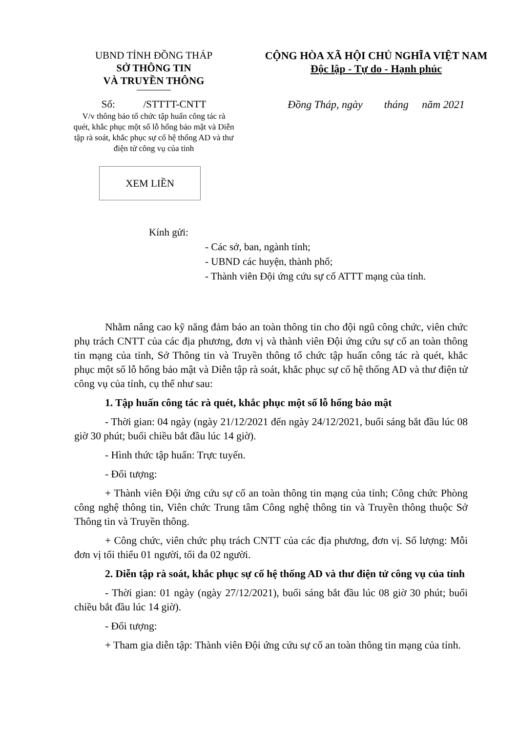UBND TỈNH ĐỒNG THÁP
SỞ THÔNG TIN
VÀ TRUYỀN THÔNG
CỘNG HÒA XÃ HỘI CHỦ NGHĨA VIỆT NAM
Độc lập - Tự do - Hạnh phúc
Số: /STTTT-CNTT Đồng Tháp, ngày tháng năm 2021
V/v thông báo tổ chức tập huấn công tác rà quét, khắc phục một số lỗ hổng bảo mật và Diễn tập rà soát, khắc phục sự cố hệ thống AD và thư điện tử công vụ của tỉnh
XEM LIỀN
Kính gửi:
- Các sở, ban, ngành tỉnh;
- UBND các huyện, thành phố;
- Thành viên Đội ứng cứu sự cố ATTT mạng của tỉnh.
Nhằm nâng cao kỹ năng đảm bảo an toàn thông tin cho đội ngũ công chức, viên chức phụ trách CNTT của các địa phương, đơn vị và thành viên Đội ứng cứu sự cố an toàn thông tin mạng của tỉnh, Sở Thông tin và Truyền thông tổ chức tập huấn công tác rà quét, khắc phục một số lỗ hổng bảo mật và Diễn tập rà soát, khắc phục sự cố hệ thống AD và thư điện tử công vụ của tỉnh, cụ thể như sau:
1. Tập huấn công tác rà quét, khắc phục một số lỗ hổng bảo mật
- Thời gian: 04 ngày (ngày 21/12/2021 đến ngày 24/12/2021, buổi sáng bắt đầu lúc 08 giờ 30 phút; buổi chiều bắt đầu lúc 14 giờ).
- Hình thức tập huấn: Trực tuyến.
- Đối tượng:
+ Thành viên Đội ứng cứu sự cố an toàn thông tin mạng của tỉnh; Công chức Phòng công nghệ thông tin, Viên chức Trung tâm Công nghệ thông tin và Truyền thông thuộc Sở Thông tin và Truyền thông.
+ Công chức, viên chức phụ trách CNTT của các địa phương, đơn vị. Số lượng: Mỗi đơn vị tối thiểu 01 người, tối đa 02 người.
2. Diễn tập rà soát, khắc phục sự cố hệ thống AD và thư điện tử công vụ của tỉnh
- Thời gian: 01 ngày (ngày 27/12/2021), buổi sáng bắt đầu lúc 08 giờ 30 phút; buổi chiều bắt đầu lúc 14 giờ).
- Đối tượng:
+ Tham gia diễn tập: Thành viên Đội ứng cứu sự cố an toàn thông tin mạng của tỉnh.